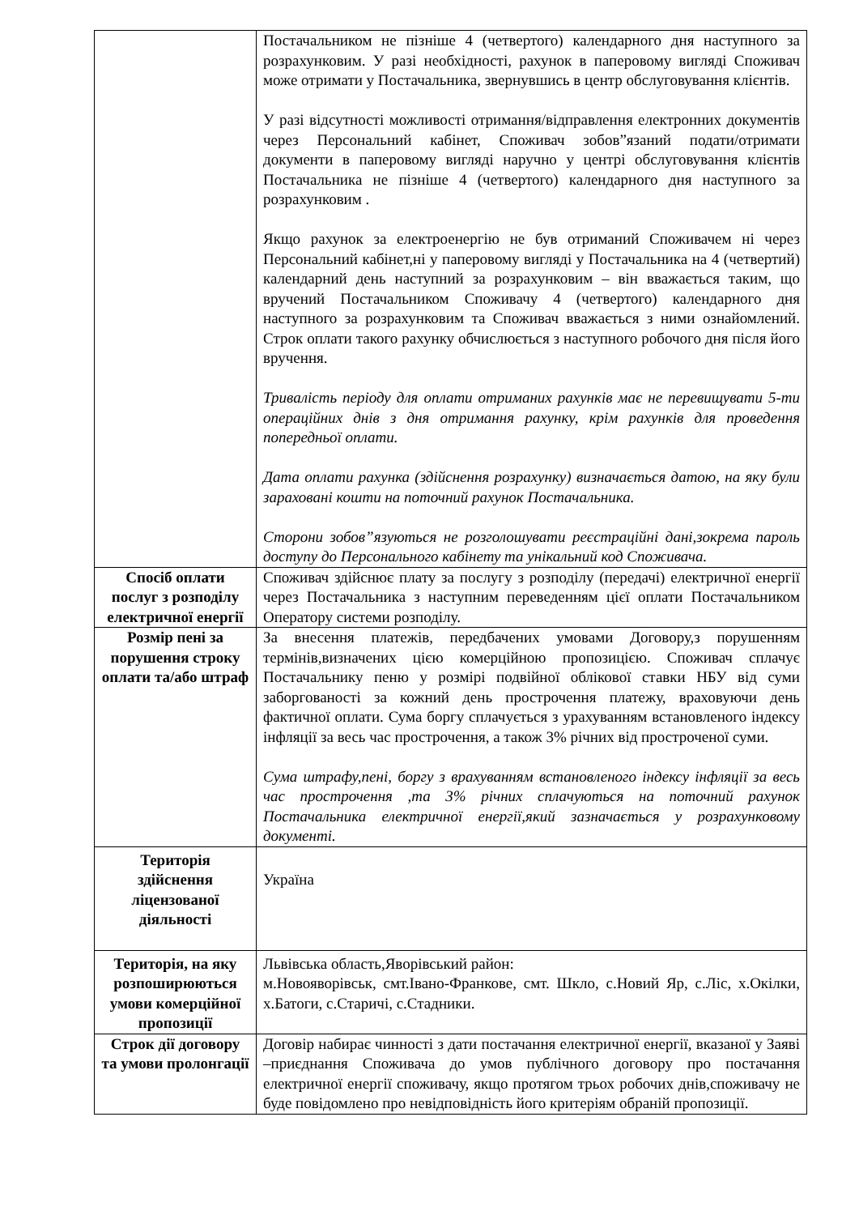| | Постачальником не пізніше 4 (четвертого) календарного дня наступного за розрахунковим. У разі необхідності, рахунок в паперовому вигляді Споживач може отримати у Постачальника, звернувшись в центр обслуговування клієнтів. У разі відсутності можливості отримання/відправлення електронних документів через Персональний кабінет, Споживач зобов”язаний подати/отримати документи в паперовому вигляді наручно у центрі обслуговування клієнтів Постачальника не пізніше 4 (четвертого) календарного дня наступного за розрахунковим . Якщо рахунок за електроенергію не був отриманий Споживачем ні через Персональний кабінет,ні у паперовому вигляді у Постачальника на 4 (четвертий) календарний день наступний за розрахунковим – він вважається таким, що вручений Постачальником Споживачу 4 (четвертого) календарного дня наступного за розрахунковим та Споживач вважається з ними ознайомлений. Строк оплати такого рахунку обчислюється з наступного робочого дня після його вручення. Тривалість періоду для оплати отриманих рахунків має не перевищувати 5-ти операційних днів з дня отримання рахунку, крім рахунків для проведення попередньої оплати. Дата оплати рахунка (здійснення розрахунку) визначається датою, на яку були зараховані кошти на поточний рахунок Постачальника. Сторони зобов”язуються не розголошувати реєстраційні дані,зокрема пароль доступу до Персонального кабінету та унікальний код Споживача. |
| Спосіб оплати послуг з розподілу електричної енергії | Споживач здійснює плату за послугу з розподілу (передачі) електричної енергії через Постачальника з наступним переведенням цієї оплати Постачальником Оператору системи розподілу. |
| Розмір пені за порушення строку оплати та/або штраф | За внесення платежів, передбачених умовами Договору,з порушенням термінів,визначених цією комерційною пропозицією. Споживач сплачує Постачальнику пеню у розмірі подвійної облікової ставки НБУ від суми заборгованості за кожний день прострочення платежу, враховуючи день фактичної оплати. Сума боргу сплачується з урахуванням встановленого індексу інфляції за весь час прострочення, а також 3% річних від простроченої суми. Сума штрафу,пені, боргу з врахуванням встановленого індексу інфляції за весь час прострочення ,та 3% річних сплачуються на поточний рахунок Постачальника електричної енергії,який зазначається у розрахунковому документі. |
| Територія здійснення ліцензованої діяльності | Україна |
| Територія, на яку розпоширюються умови комерційної пропозиції | Львівська область,Яворівський район: м.Новояворівськ, смт.Івано-Франкове, смт. Шкло, с.Новий Яр, с.Ліс, х.Окілки, х.Батоги, с.Старичі, с.Стадники. |
| Строк дії договору та умови пролонгації | Договір набирає чинності з дати постачання електричної енергії, вказаної у Заяві –приєднання Споживача до умов публічного договору про постачання електричної енергії споживачу, якщо протягом трьох робочих днів,споживачу не буде повідомлено про невідповідність його критеріям обраній пропозиції. |